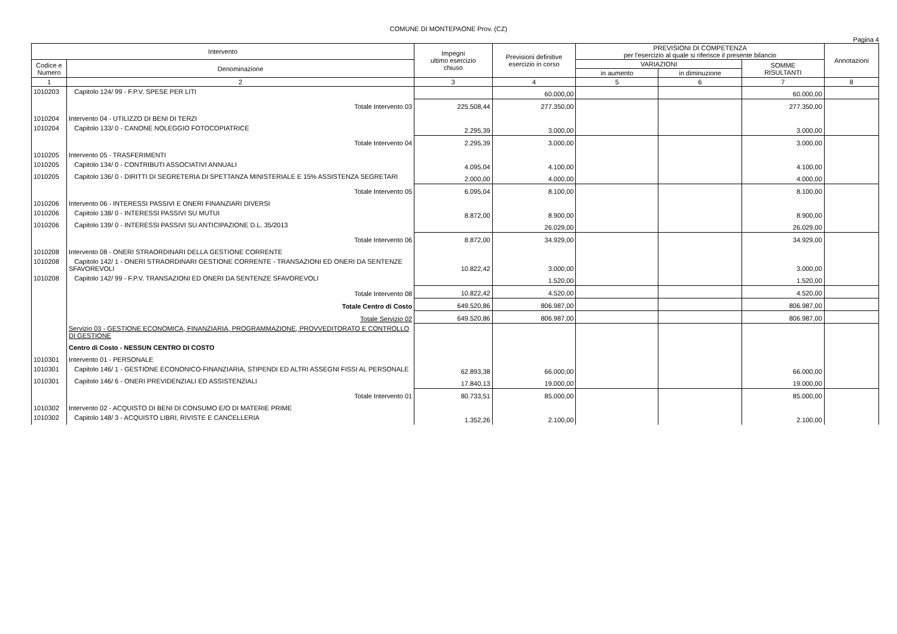COMUNE DI MONTEPAONE Prov. (CZ)
Pagina 4
| Intervento | | Impegni ultimo esercizio chiuso | Previsioni definitive esercizio in corso | PREVISIONI DI COMPETENZA per l'esercizio al quale si riferisce il presente bilancio | | | Annotazioni |
| --- | --- | --- | --- | --- | --- | --- | --- |
| Codice e Numero | Denominazione | | | VARIAZIONI | | SOMME RISULTANTI | |
| | | | | in aumento | in diminuzione | | |
| 1 | 2 | 3 | 4 | 5 | 6 | 7 | 8 |
| 1010203 | Capitolo 124/ 99 - F.P.V. SPESE PER LITI | | 60.000,00 | | | 60.000,00 | |
| | Totale Intervento 03 | 225.508,44 | 277.350,00 | | | 277.350,00 | |
| 1010204 | Intervento 04 - UTILIZZO DI BENI DI TERZI | | | | | | |
| 1010204 | Capitolo 133/ 0 - CANONE NOLEGGIO FOTOCOPIATRICE | 2.295,39 | 3.000,00 | | | 3.000,00 | |
| | Totale Intervento 04 | 2.295,39 | 3.000,00 | | | 3.000,00 | |
| 1010205 | Intervento 05 - TRASFERIMENTI | | | | | | |
| 1010205 | Capitolo 134/ 0 - CONTRIBUTI ASSOCIATIVI ANNUALI | 4.095,04 | 4.100,00 | | | 4.100,00 | |
| 1010205 | Capitolo 136/ 0 - DIRITTI DI SEGRETERIA DI SPETTANZA MINISTERIALE E 15% ASSISTENZA SEGRETARI | 2.000,00 | 4.000,00 | | | 4.000,00 | |
| | Totale Intervento 05 | 6.095,04 | 8.100,00 | | | 8.100,00 | |
| 1010206 | Intervento 06 - INTERESSI PASSIVI E ONERI FINANZIARI DIVERSI | | | | | | |
| 1010206 | Capitolo 138/ 0 - INTERESSI PASSIVI SU MUTUI | 8.872,00 | 8.900,00 | | | 8.900,00 | |
| 1010206 | Capitolo 139/ 0 - INTERESSI PASSIVI SU ANTICIPAZIONE D.L. 35/2013 | | 26.029,00 | | | 26.029,00 | |
| | Totale Intervento 06 | 8.872,00 | 34.929,00 | | | 34.929,00 | |
| 1010208 | Intervento 08 - ONERI STRAORDINARI DELLA GESTIONE CORRENTE | | | | | | |
| 1010208 | Capitolo 142/ 1 - ONERI STRAORDINARI GESTIONE CORRENTE - TRANSAZIONI ED ONERI DA SENTENZE SFAVOREVOLI | 10.822,42 | 3.000,00 | | | 3.000,00 | |
| 1010208 | Capitolo 142/ 99 - F.P.V. TRANSAZIONI ED ONERI DA SENTENZE SFAVOREVOLI | | 1.520,00 | | | 1.520,00 | |
| | Totale Intervento 08 | 10.822,42 | 4.520,00 | | | 4.520,00 | |
| | Totale Centro di Costo | 649.520,86 | 806.987,00 | | | 806.987,00 | |
| | Totale Servizio 02 | 649.520,86 | 806.987,00 | | | 806.987,00 | |
| | Servizio 03 - GESTIONE ECONOMICA, FINANZIARIA, PROGRAMMAZIONE, PROVVEDITORATO E CONTROLLO DI GESTIONE | | | | | | |
| | Centro di Costo - NESSUN CENTRO DI COSTO | | | | | | |
| 1010301 | Intervento 01 - PERSONALE | | | | | | |
| 1010301 | Capitolo 146/ 1 - GESTIONE ECONONICO-FINANZIARIA, STIPENDI ED ALTRI ASSEGNI FISSI AL PERSONALE | 62.893,38 | 66.000,00 | | | 66.000,00 | |
| 1010301 | Capitolo 146/ 6 - ONERI PREVIDENZIALI ED ASSISTENZIALI | 17.840,13 | 19.000,00 | | | 19.000,00 | |
| | Totale Intervento 01 | 80.733,51 | 85.000,00 | | | 85.000,00 | |
| 1010302 | Intervento 02 - ACQUISTO DI BENI DI CONSUMO E/O DI MATERIE PRIME | | | | | | |
| 1010302 | Capitolo 148/ 3 - ACQUISTO LIBRI, RIVISTE E CANCELLERIA | 1.352,26 | 2.100,00 | | | 2.100,00 | |